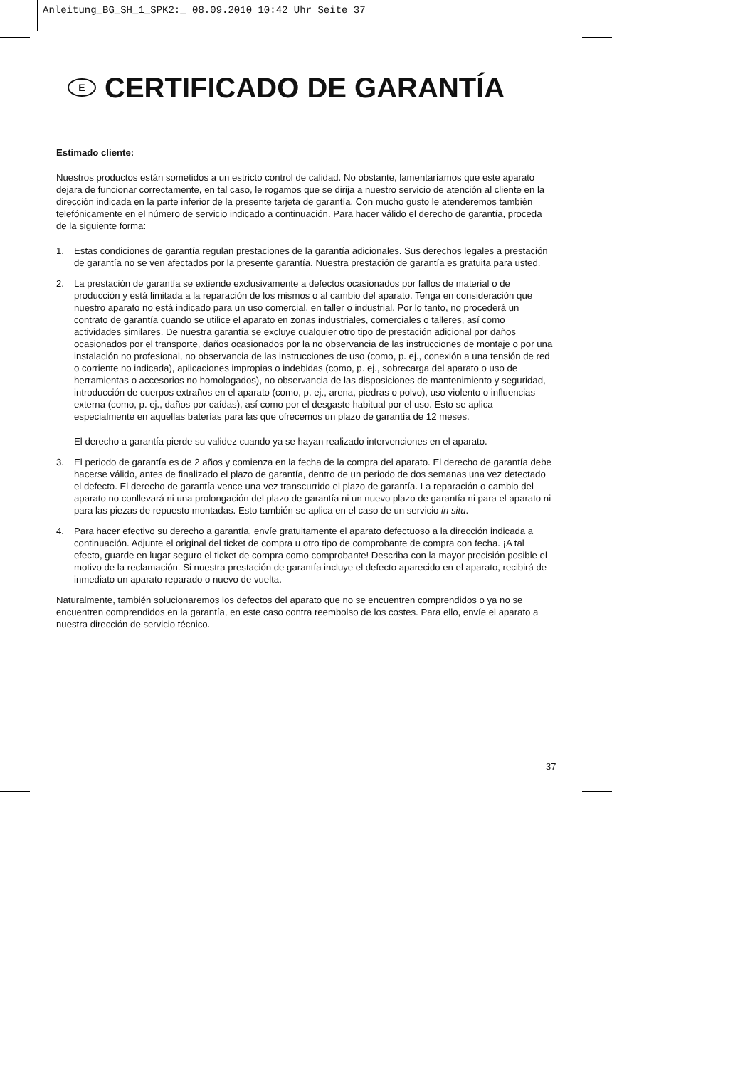Anleitung_BG_SH_1_SPK2:_ 08.09.2010 10:42 Uhr Seite 37
E CERTIFICADO DE GARANTÍA
Estimado cliente:
Nuestros productos están sometidos a un estricto control de calidad. No obstante, lamentaríamos que este aparato dejara de funcionar correctamente, en tal caso, le rogamos que se dirija a nuestro servicio de atención al cliente en la dirección indicada en la parte inferior de la presente tarjeta de garantía. Con mucho gusto le atenderemos también telefónicamente en el número de servicio indicado a continuación. Para hacer válido el derecho de garantía, proceda de la siguiente forma:
1. Estas condiciones de garantía regulan prestaciones de la garantía adicionales. Sus derechos legales a prestación de garantía no se ven afectados por la presente garantía. Nuestra prestación de garantía es gratuita para usted.
2. La prestación de garantía se extiende exclusivamente a defectos ocasionados por fallos de material o de producción y está limitada a la reparación de los mismos o al cambio del aparato. Tenga en consideración que nuestro aparato no está indicado para un uso comercial, en taller o industrial. Por lo tanto, no procederá un contrato de garantía cuando se utilice el aparato en zonas industriales, comerciales o talleres, así como actividades similares. De nuestra garantía se excluye cualquier otro tipo de prestación adicional por daños ocasionados por el transporte, daños ocasionados por la no observancia de las instrucciones de montaje o por una instalación no profesional, no observancia de las instrucciones de uso (como, p. ej., conexión a una tensión de red o corriente no indicada), aplicaciones impropias o indebidas (como, p. ej., sobrecarga del aparato o uso de herramientas o accesorios no homologados), no observancia de las disposiciones de mantenimiento y seguridad, introducción de cuerpos extraños en el aparato (como, p. ej., arena, piedras o polvo), uso violento o influencias externa (como, p. ej., daños por caídas), así como por el desgaste habitual por el uso. Esto se aplica especialmente en aquellas baterías para las que ofrecemos un plazo de garantía de 12 meses.
El derecho a garantía pierde su validez cuando ya se hayan realizado intervenciones en el aparato.
3. El periodo de garantía es de 2 años y comienza en la fecha de la compra del aparato. El derecho de garantía debe hacerse válido, antes de finalizado el plazo de garantía, dentro de un periodo de dos semanas una vez detectado el defecto. El derecho de garantía vence una vez transcurrido el plazo de garantía. La reparación o cambio del aparato no conllevará ni una prolongación del plazo de garantía ni un nuevo plazo de garantía ni para el aparato ni para las piezas de repuesto montadas. Esto también se aplica en el caso de un servicio in situ.
4. Para hacer efectivo su derecho a garantía, envíe gratuitamente el aparato defectuoso a la dirección indicada a continuación. Adjunte el original del ticket de compra u otro tipo de comprobante de compra con fecha. ¡A tal efecto, guarde en lugar seguro el ticket de compra como comprobante! Describa con la mayor precisión posible el motivo de la reclamación. Si nuestra prestación de garantía incluye el defecto aparecido en el aparato, recibirá de inmediato un aparato reparado o nuevo de vuelta.
Naturalmente, también solucionaremos los defectos del aparato que no se encuentren comprendidos o ya no se encuentren comprendidos en la garantía, en este caso contra reembolso de los costes. Para ello, envíe el aparato a nuestra dirección de servicio técnico.
37